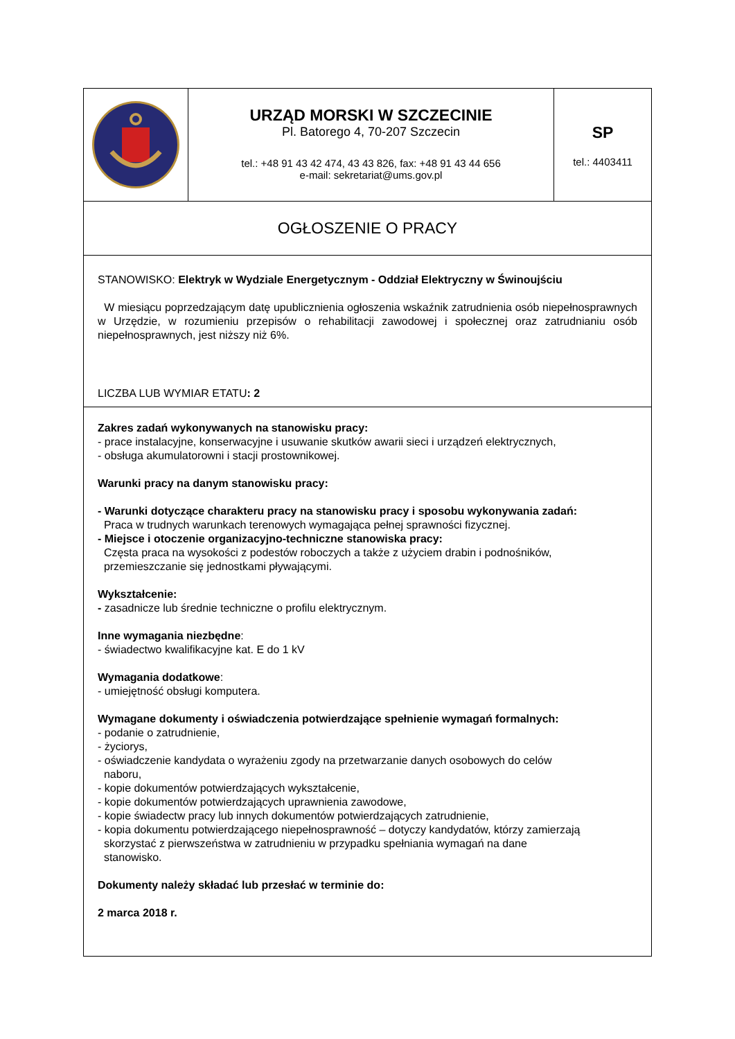URZĄD MORSKI W SZCZECINIE
Pl. Batorego 4, 70-207 Szczecin
tel.: +48 91 43 42 474, 43 43 826, fax: +48 91 43 44 656
e-mail: sekretariat@ums.gov.pl
SP
tel.: 4403411
OGŁOSZENIE O PRACY
STANOWISKO: Elektryk w Wydziale Energetycznym - Oddział Elektryczny w Świnoujściu
W miesiącu poprzedzającym datę upublicznienia ogłoszenia wskaźnik zatrudnienia osób niepełnosprawnych w Urzędzie, w rozumieniu przepisów o rehabilitacji zawodowej i społecznej oraz zatrudnianiu osób niepełnosprawnych, jest niższy niż 6%.
LICZBA LUB WYMIAR ETATU: 2
Zakres zadań wykonywanych na stanowisku pracy:
- prace instalacyjne, konserwacyjne i usuwanie skutków awarii sieci i urządzeń elektrycznych,
- obsługa akumulatorowni i stacji prostownikowej.
Warunki pracy na danym stanowisku pracy:
- Warunki dotyczące charakteru pracy na stanowisku pracy i sposobu wykonywania zadań:
Praca w trudnych warunkach terenowych wymagająca pełnej sprawności fizycznej.
- Miejsce i otoczenie organizacyjno-techniczne stanowiska pracy:
Częsta praca na wysokości z podestów roboczych a także z użyciem drabin i podnośników,
przemieszczanie się jednostkami pływającymi.
Wykształcenie:
- zasadnicze lub średnie techniczne o profilu elektrycznym.
Inne wymagania niezbędne:
- świadectwo kwalifikacyjne kat. E do 1 kV
Wymagania dodatkowe:
- umiejętność obsługi komputera.
Wymagane dokumenty i oświadczenia potwierdzające spełnienie wymagań formalnych:
- podanie o zatrudnienie,
- życiorys,
- oświadczenie kandydata o wyrażeniu zgody na przetwarzanie danych osobowych do celów
naboru,
- kopie dokumentów potwierdzających wykształcenie,
- kopie dokumentów potwierdzających uprawnienia zawodowe,
- kopie świadectw pracy lub innych dokumentów potwierdzających zatrudnienie,
- kopia dokumentu potwierdzającego niepełnosprawność – dotyczy kandydatów, którzy zamierzają
skorzystać z pierwszeństwa w zatrudnieniu w przypadku spełniania wymagań na dane
stanowisko.
Dokumenty należy składać lub przesłać w terminie do:
2 marca 2018 r.